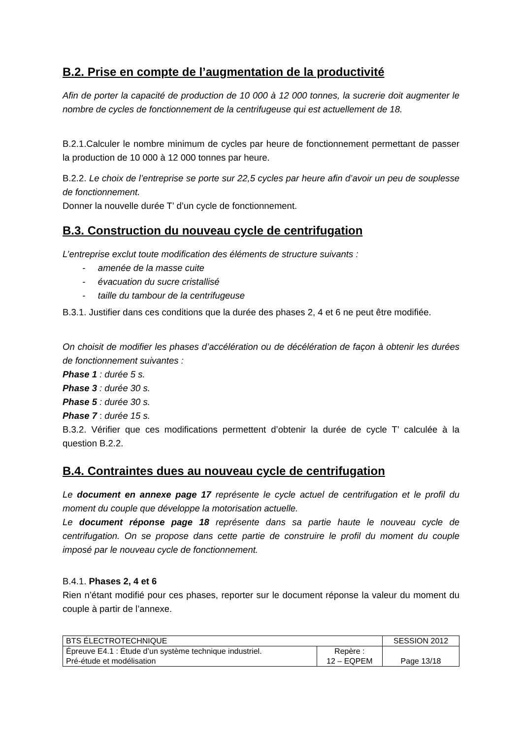B.2. Prise en compte de l’augmentation de la productivité
Afin de porter la capacité de production de 10 000 à 12 000 tonnes, la sucrerie doit augmenter le nombre de cycles de fonctionnement de la centrifugeuse qui est actuellement de 18.
B.2.1.Calculer le nombre minimum de cycles par heure de fonctionnement permettant de passer la production de 10 000 à 12 000 tonnes par heure.
B.2.2. Le choix de l’entreprise se porte sur 22,5 cycles par heure afin d’avoir un peu de souplesse de fonctionnement.
Donner la nouvelle durée T’ d’un cycle de fonctionnement.
B.3. Construction du nouveau cycle de centrifugation
L’entreprise exclut toute modification des éléments de structure suivants :
- amenée de la masse cuite
- évacuation du sucre cristallisé
- taille du tambour de la centrifugeuse
B.3.1. Justifier dans ces conditions que la durée des phases 2, 4 et 6 ne peut être modifiée.
On choisit de modifier les phases d’accélération ou de décélération de façon à obtenir les durées de fonctionnement suivantes :
Phase 1 : durée 5 s.
Phase 3 : durée 30 s.
Phase 5 : durée 30 s.
Phase 7 : durée 15 s.
B.3.2. Vérifier que ces modifications permettent d’obtenir la durée de cycle T’ calculée à la question B.2.2.
B.4. Contraintes dues au nouveau cycle de centrifugation
Le document en annexe page 17 représente le cycle actuel de centrifugation et le profil du moment du couple que développe la motorisation actuelle.
Le document réponse page 18 représente dans sa partie haute le nouveau cycle de centrifugation. On se propose dans cette partie de construire le profil du moment du couple imposé par le nouveau cycle de fonctionnement.
B.4.1. Phases 2, 4 et 6
Rien n’étant modifié pour ces phases, reporter sur le document réponse la valeur du moment du couple à partir de l’annexe.
| BTS ÉLECTROTECHNIQUE | | SESSION 2012 |
| Épreuve E4.1 : Étude d’un système technique industriel. Pré-étude et modélisation | Repère : 12 – EQPEM | Page 13/18 |